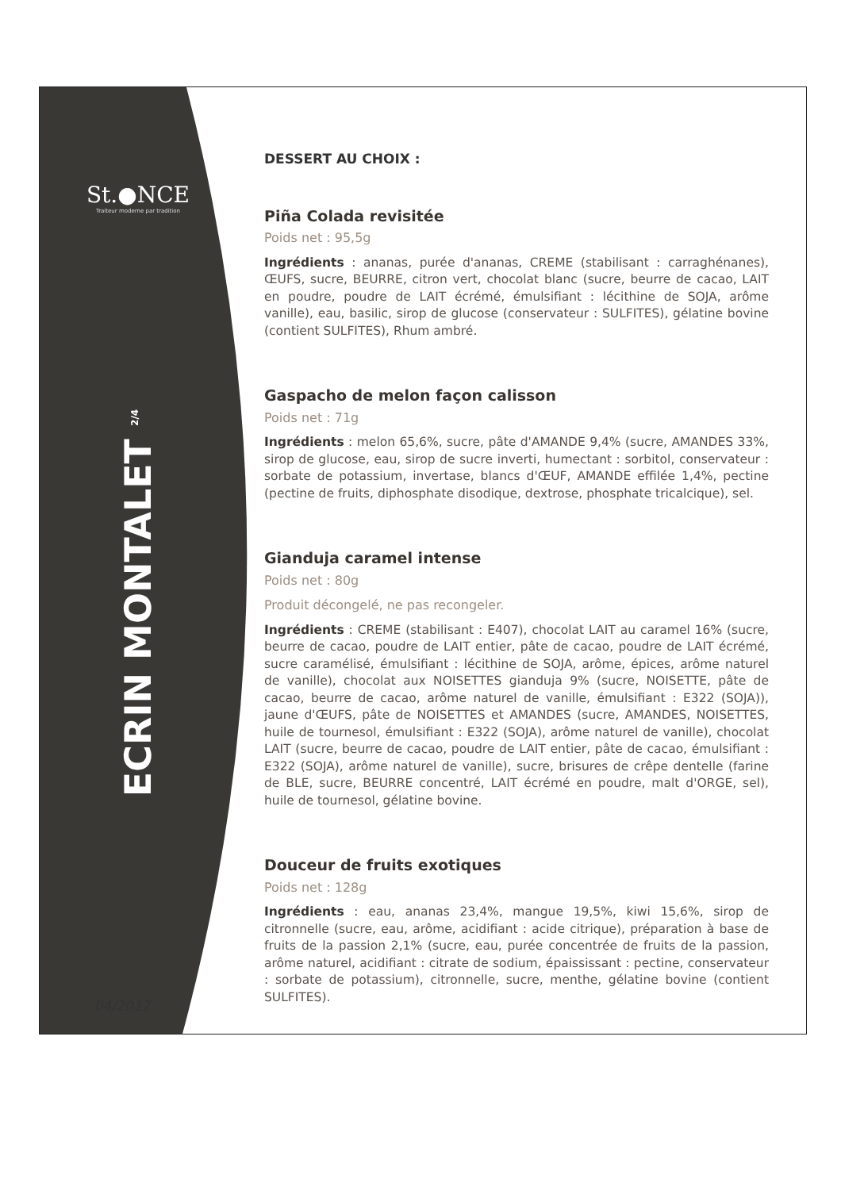St.●NCE
Traiteur moderne par tradition
ECRIN MONTALET <sup>2/4</sup>
04/2017
DESSERT AU CHOIX :
Piña Colada revisitée
Poids net : 95,5g
Ingrédients : ananas, purée d'ananas, CREME (stabilisant : carraghénanes), ŒUFS, sucre, BEURRE, citron vert, chocolat blanc (sucre, beurre de cacao, LAIT en poudre, poudre de LAIT écrémé, émulsifiant : lécithine de SOJA, arôme vanille), eau, basilic, sirop de glucose (conservateur : SULFITES), gélatine bovine (contient SULFITES), Rhum ambré.
Gaspacho de melon façon calisson
Poids net : 71g
Ingrédients : melon 65,6%, sucre, pâte d'AMANDE 9,4% (sucre, AMANDES 33%, sirop de glucose, eau, sirop de sucre inverti, humectant : sorbitol, conservateur : sorbate de potassium, invertase, blancs d'ŒUF, AMANDE effilée 1,4%, pectine (pectine de fruits, diphosphate disodique, dextrose, phosphate tricalcique), sel.
Gianduja caramel intense
Poids net : 80g
Produit décongelé, ne pas recongeler.
Ingrédients : CREME (stabilisant : E407), chocolat LAIT au caramel 16% (sucre, beurre de cacao, poudre de LAIT entier, pâte de cacao, poudre de LAIT écrémé, sucre caramélisé, émulsifiant : lécithine de SOJA, arôme, épices, arôme naturel de vanille), chocolat aux NOISETTES gianduja 9% (sucre, NOISETTE, pâte de cacao, beurre de cacao, arôme naturel de vanille, émulsifiant : E322 (SOJA)), jaune d'ŒUFS, pâte de NOISETTES et AMANDES (sucre, AMANDES, NOISETTES, huile de tournesol, émulsifiant : E322 (SOJA), arôme naturel de vanille), chocolat LAIT (sucre, beurre de cacao, poudre de LAIT entier, pâte de cacao, émulsifiant : E322 (SOJA), arôme naturel de vanille), sucre, brisures de crêpe dentelle (farine de BLE, sucre, BEURRE concentré, LAIT écrémé en poudre, malt d'ORGE, sel), huile de tournesol, gélatine bovine.
Douceur de fruits exotiques
Poids net : 128g
Ingrédients : eau, ananas 23,4%, mangue 19,5%, kiwi 15,6%, sirop de citronnelle (sucre, eau, arôme, acidifiant : acide citrique), préparation à base de fruits de la passion 2,1% (sucre, eau, purée concentrée de fruits de la passion, arôme naturel, acidifiant : citrate de sodium, épaississant : pectine, conservateur : sorbate de potassium), citronnelle, sucre, menthe, gélatine bovine (contient SULFITES).